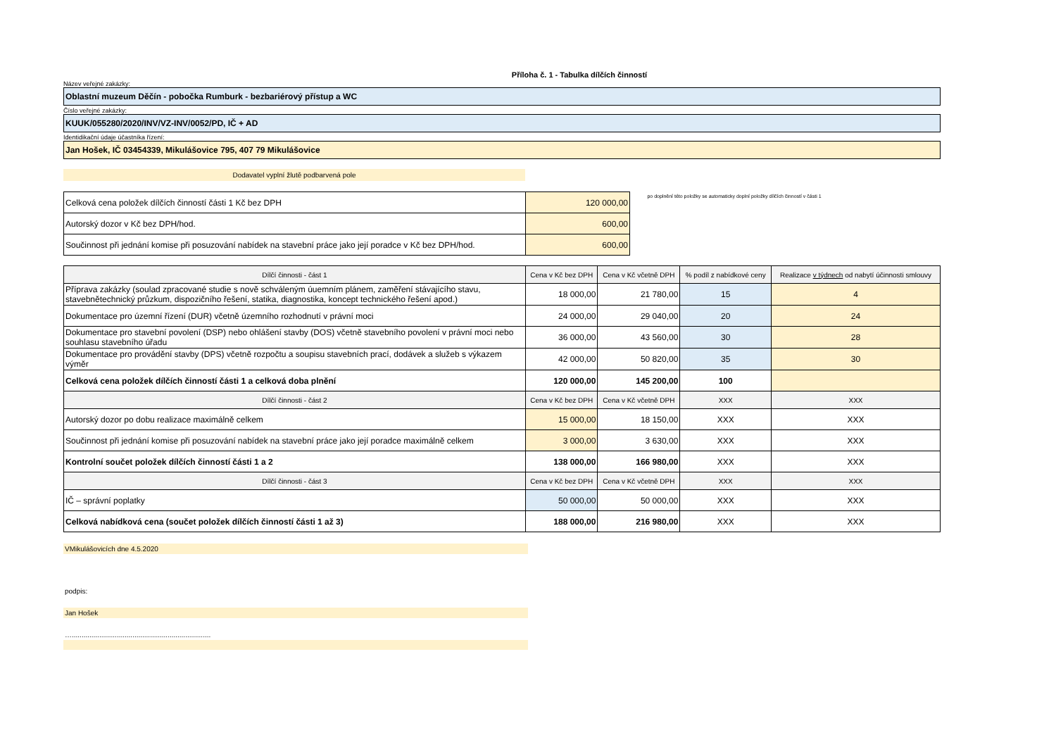Příloha č. 1 - Tabulka dílčích činností
Název veřejné zakázky:
Oblastní muzeum Děčín - pobočka Rumburk - bezbariérový přístup a WC
Číslo veřejné zakázky:
KUUK/055280/2020/INV/VZ-INV/0052/PD, IČ + AD
Identidikační údaje účastníka řízení:
Jan Hošek, IČ 03454339, Mikulášovice 795, 407 79 Mikulášovice
Dodavatel vyplní žlutě podbarvená pole
| Celková cena položek dílčích činností části 1 Kč bez DPH | 120 000,00 |
| Autorský dozor v Kč bez DPH/hod. | 600,00 |
| Součinnost při jednání komise při posuzování nabídek na stavební práce jako její poradce v Kč bez DPH/hod. | 600,00 |
po doplnění této položky se automaticky doplní položky dílčích činností v části 1
| Dílčí činnosti - část 1 | Cena v Kč bez DPH | Cena v Kč včetně DPH | % podíl z nabídkové ceny | Realizace v týdnech od nabytí účinnosti smlouvy |
| --- | --- | --- | --- | --- |
| Příprava zakázky (soulad zpracované studie s nově schváleným úuemním plánem, zaměření stávajícího stavu, stavebnětechnický průzkum, dispozičního řešení, statika, diagnostika, koncept technického řešení apod.) | 18 000,00 | 21 780,00 | 15 | 4 |
| Dokumentace pro územní řízení (DUR) včetně územního rozhodnutí v právní moci | 24 000,00 | 29 040,00 | 20 | 24 |
| Dokumentace pro stavební povolení (DSP) nebo ohlášení stavby (DOS) včetně stavebního povolení v právní moci nebo souhlasu stavebního úřadu | 36 000,00 | 43 560,00 | 30 | 28 |
| Dokumentace pro provádění stavby (DPS) včetně rozpočtu a soupisu stavebních prací, dodávek a služeb s výkazem výměr | 42 000,00 | 50 820,00 | 35 | 30 |
| Celková cena položek dílčích činností části 1 a celková doba plnění | 120 000,00 | 145 200,00 | 100 | |
| Dílčí činnosti - část 2 | Cena v Kč bez DPH | Cena v Kč včetně DPH | XXX | XXX |
| Autorský dozor po dobu realizace maximálně celkem | 15 000,00 | 18 150,00 | XXX | XXX |
| Součinnost při jednání komise při posuzování nabídek na stavební práce jako její poradce maximálně celkem | 3 000,00 | 3 630,00 | XXX | XXX |
| Kontrolní součet položek dílčích činností části 1 a 2 | 138 000,00 | 166 980,00 | XXX | XXX |
| Dílčí činnosti - část 3 | Cena v Kč bez DPH | Cena v Kč včetně DPH | XXX | XXX |
| IČ – správní poplatky | 50 000,00 | 50 000,00 | XXX | XXX |
| Celková nabídková cena (součet položek dílčích činností části 1 až 3) | 188 000,00 | 216 980,00 | XXX | XXX |
VMikulášovicích dne 4.5.2020
podpis:
Jan Hošek
….......................................................................